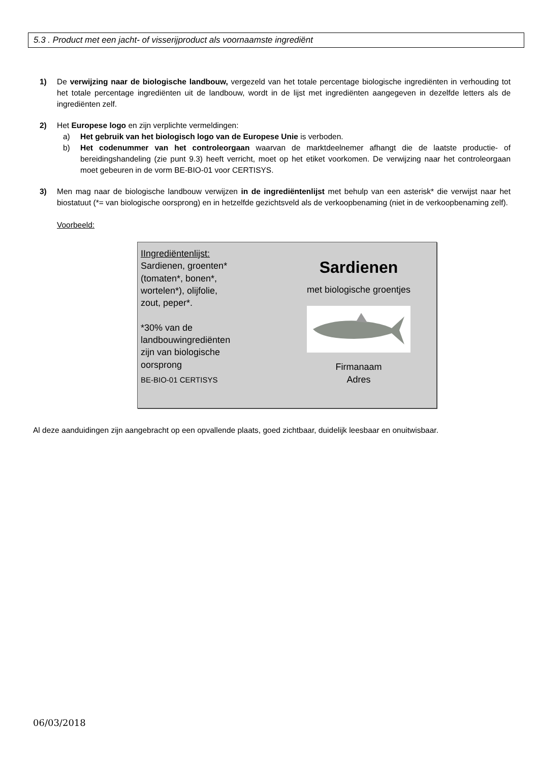5.3 . Product met een jacht- of visserijproduct als voornaamste ingrediënt
1) De verwijzing naar de biologische landbouw, vergezeld van het totale percentage biologische ingrediënten in verhouding tot het totale percentage ingrediënten uit de landbouw, wordt in de lijst met ingrediënten aangegeven in dezelfde letters als de ingrediënten zelf.
2) Het Europese logo en zijn verplichte vermeldingen:
a) Het gebruik van het biologisch logo van de Europese Unie is verboden.
b) Het codenummer van het controleorgaan waarvan de marktdeelnemer afhangt die de laatste productie- of bereidingshandeling (zie punt 9.3) heeft verricht, moet op het etiket voorkomen. De verwijzing naar het controleorgaan moet gebeuren in de vorm BE-BIO-01 voor CERTISYS.
3) Men mag naar de biologische landbouw verwijzen in de ingrediëntenlijst met behulp van een asterisk* die verwijst naar het biostatuut (*= van biologische oorsprong) en in hetzelfde gezichtsveld als de verkoopbenaming (niet in de verkoopbenaming zelf).
Voorbeeld:
IIngrediëntenlijst:
Sardienen, groenten*
(tomaten*, bonen*,
wortelen*), olijfolie,
zout, peper*.
*30% van de
landbouwingrediënten
zijn van biologische
oorsprong
BE-BIO-01 CERTISYS
Sardienen
met biologische groentjes
Firmanaam
Adres
Al deze aanduidingen zijn aangebracht op een opvallende plaats, goed zichtbaar, duidelijk leesbaar en onuitwisbaar.
06/03/2018